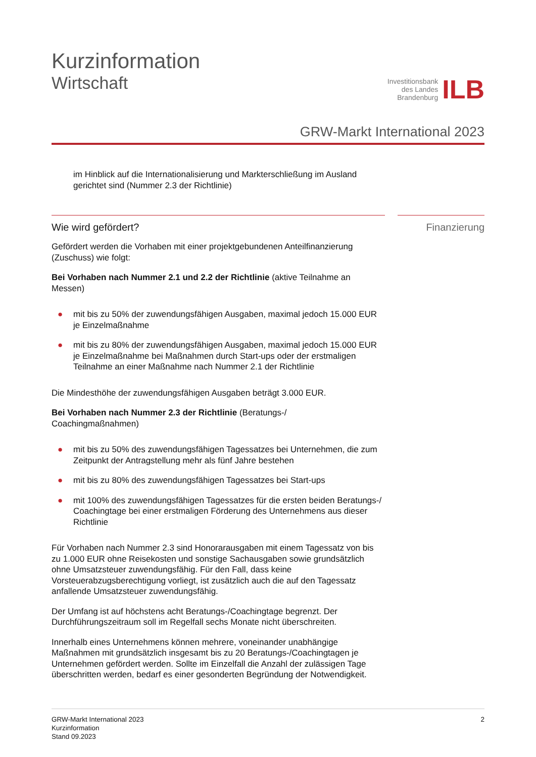Kurzinformation
Wirtschaft
Investitionsbank
des Landes
Brandenburg
ILB
GRW-Markt International 2023
im Hinblick auf die Internationalisierung und Markterschließung im Ausland
gerichtet sind (Nummer 2.3 der Richtlinie)
Wie wird gefördert?
Gefördert werden die Vorhaben mit einer projektgebundenen Anteilfinanzierung (Zuschuss) wie folgt:
Bei Vorhaben nach Nummer 2.1 und 2.2 der Richtlinie (aktive Teilnahme an Messen)
● mit bis zu 50% der zuwendungsfähigen Ausgaben, maximal jedoch 15.000 EUR je Einzelmaßnahme
● mit bis zu 80% der zuwendungsfähigen Ausgaben, maximal jedoch 15.000 EUR je Einzelmaßnahme bei Maßnahmen durch Start-ups oder der erstmaligen Teilnahme an einer Maßnahme nach Nummer 2.1 der Richtlinie
Die Mindesthöhe der zuwendungsfähigen Ausgaben beträgt 3.000 EUR.
Bei Vorhaben nach Nummer 2.3 der Richtlinie (Beratungs-/
Coachingmaßnahmen)
● mit bis zu 50% des zuwendungsfähigen Tagessatzes bei Unternehmen, die zum Zeitpunkt der Antragstellung mehr als fünf Jahre bestehen
● mit bis zu 80% des zuwendungsfähigen Tagessatzes bei Start-ups
● mit 100% des zuwendungsfähigen Tagessatzes für die ersten beiden Beratungs-/ Coachingtage bei einer erstmaligen Förderung des Unternehmens aus dieser Richtlinie
Für Vorhaben nach Nummer 2.3 sind Honorarausgaben mit einem Tagessatz von bis zu 1.000 EUR ohne Reisekosten und sonstige Sachausgaben sowie grundsätzlich ohne Umsatzsteuer zuwendungsfähig. Für den Fall, dass keine Vorsteuerabzugsberechtigung vorliegt, ist zusätzlich auch die auf den Tagessatz anfallende Umsatzsteuer zuwendungsfähig.
Der Umfang ist auf höchstens acht Beratungs-/Coachingtage begrenzt. Der Durchführungszeitraum soll im Regelfall sechs Monate nicht überschreiten.
Innerhalb eines Unternehmens können mehrere, voneinander unabhängige Maßnahmen mit grundsätzlich insgesamt bis zu 20 Beratungs-/Coachingtagen je Unternehmen gefördert werden. Sollte im Einzelfall die Anzahl der zulässigen Tage überschritten werden, bedarf es einer gesonderten Begründung der Notwendigkeit.
Finanzierung
GRW-Markt International 2023
Kurzinformation
Stand 09.2023
2